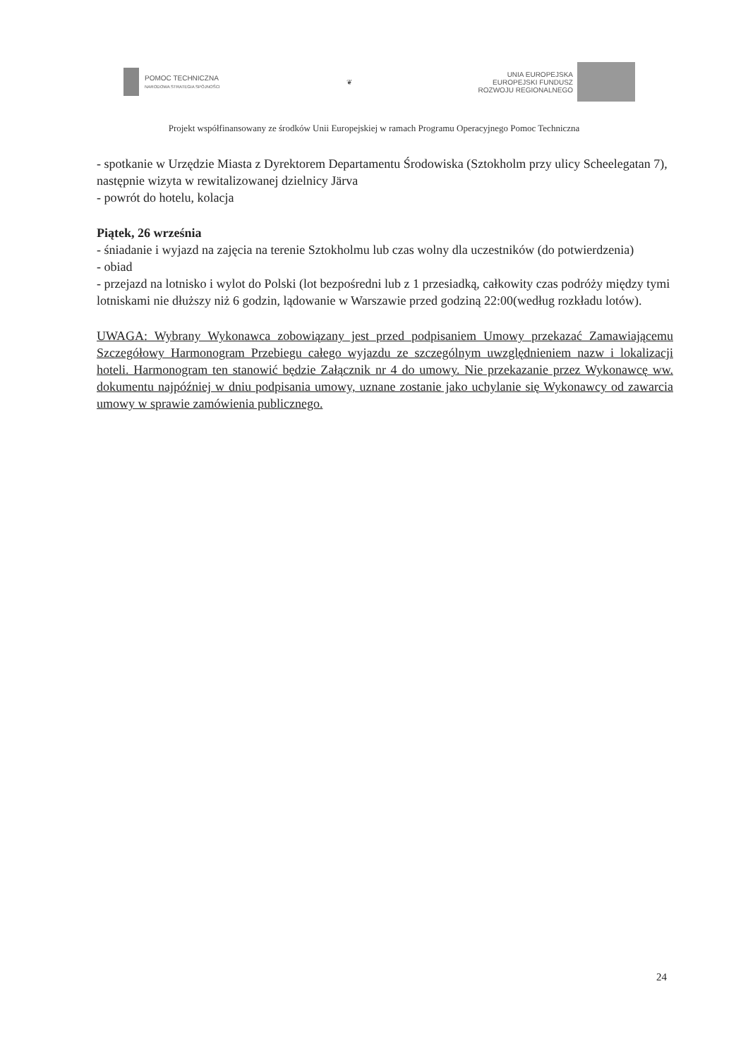POMOC TECHNICZNA
NARODOWA STRATEGIA SPÓJNOŚCI
❦
UNIA EUROPEJSKA
EUROPEJSKI FUNDUSZ
ROZWOJU REGIONALNEGO
Projekt współfinansowany ze środków Unii Europejskiej w ramach Programu Operacyjnego Pomoc Techniczna
- spotkanie w Urzędzie Miasta z Dyrektorem Departamentu Środowiska (Sztokholm przy ulicy Scheelegatan 7), następnie wizyta w rewitalizowanej dzielnicy Järva
- powrót do hotelu, kolacja
Piątek, 26 września
- śniadanie i wyjazd na zajęcia na terenie Sztokholmu lub czas wolny dla uczestników (do potwierdzenia)
- obiad
- przejazd na lotnisko i wylot do Polski (lot bezpośredni lub z 1 przesiadką, całkowity czas podróży między tymi lotniskami nie dłuższy niż 6 godzin, lądowanie w Warszawie przed godziną 22:00(według rozkładu lotów).
UWAGA: Wybrany Wykonawca zobowiązany jest przed podpisaniem Umowy przekazać Zamawiającemu Szczegółowy Harmonogram Przebiegu całego wyjazdu ze szczególnym uwzględnieniem nazw i lokalizacji hoteli. Harmonogram ten stanowić będzie Załącznik nr 4 do umowy. Nie przekazanie przez Wykonawcę ww. dokumentu najpóźniej w dniu podpisania umowy, uznane zostanie jako uchylanie się Wykonawcy od zawarcia umowy w sprawie zamówienia publicznego.
24